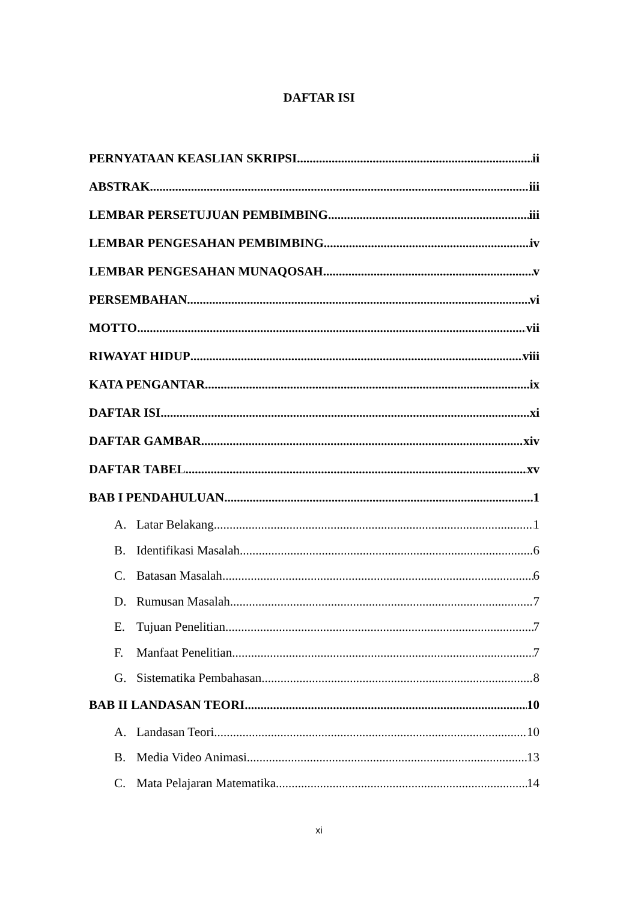DAFTAR ISI
PERNYATAAN KEASLIAN SKRIPSI ii
ABSTRAK iii
LEMBAR PERSETUJUAN PEMBIMBING iii
LEMBAR PENGESAHAN PEMBIMBING iv
LEMBAR PENGESAHAN MUNAQOSAH v
PERSEMBAHAN vi
MOTTO vii
RIWAYAT HIDUP viii
KATA PENGANTAR ix
DAFTAR ISI xi
DAFTAR GAMBAR xiv
DAFTAR TABEL xv
BAB I PENDAHULUAN 1
A. Latar Belakang 1
B. Identifikasi Masalah 6
C. Batasan Masalah 6
D. Rumusan Masalah 7
E. Tujuan Penelitian 7
F. Manfaat Penelitian 7
G. Sistematika Pembahasan 8
BAB II LANDASAN TEORI 10
A. Landasan Teori 10
B. Media Video Animasi 13
C. Mata Pelajaran Matematika 14
xi